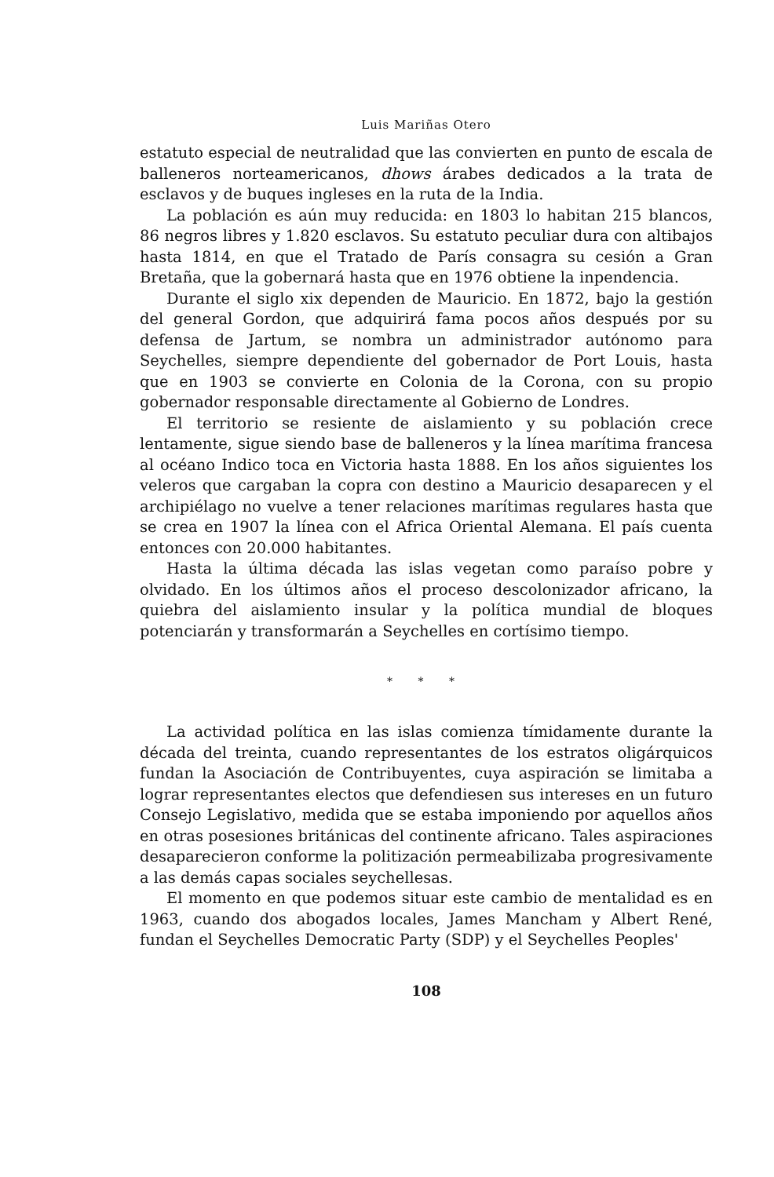Luis Mariñas Otero
estatuto especial de neutralidad que las convierten en punto de escala de balleneros norteamericanos, dhows árabes dedicados a la trata de esclavos y de buques ingleses en la ruta de la India.
La población es aún muy reducida: en 1803 lo habitan 215 blancos, 86 negros libres y 1.820 esclavos. Su estatuto peculiar dura con altibajos hasta 1814, en que el Tratado de París consagra su cesión a Gran Bretaña, que la gobernará hasta que en 1976 obtiene la inpendencia.
Durante el siglo xix dependen de Mauricio. En 1872, bajo la gestión del general Gordon, que adquirirá fama pocos años después por su defensa de Jartum, se nombra un administrador autónomo para Seychelles, siempre dependiente del gobernador de Port Louis, hasta que en 1903 se convierte en Colonia de la Corona, con su propio gobernador responsable directamente al Gobierno de Londres.
El territorio se resiente de aislamiento y su población crece lentamente, sigue siendo base de balleneros y la línea marítima francesa al océano Indico toca en Victoria hasta 1888. En los años siguientes los veleros que cargaban la copra con destino a Mauricio desaparecen y el archipiélago no vuelve a tener relaciones marítimas regulares hasta que se crea en 1907 la línea con el Africa Oriental Alemana. El país cuenta entonces con 20.000 habitantes.
Hasta la última década las islas vegetan como paraíso pobre y olvidado. En los últimos años el proceso descolonizador africano, la quiebra del aislamiento insular y la política mundial de bloques potenciarán y transformarán a Seychelles en cortísimo tiempo.
* * *
La actividad política en las islas comienza tímidamente durante la década del treinta, cuando representantes de los estratos oligárquicos fundan la Asociación de Contribuyentes, cuya aspiración se limitaba a lograr representantes electos que defendiesen sus intereses en un futuro Consejo Legislativo, medida que se estaba imponiendo por aquellos años en otras posesiones británicas del continente africano. Tales aspiraciones desaparecieron conforme la politización permeabilizaba progresivamente a las demás capas sociales seychellesas.
El momento en que podemos situar este cambio de mentalidad es en 1963, cuando dos abogados locales, James Mancham y Albert René, fundan el Seychelles Democratic Party (SDP) y el Seychelles Peoples'
108